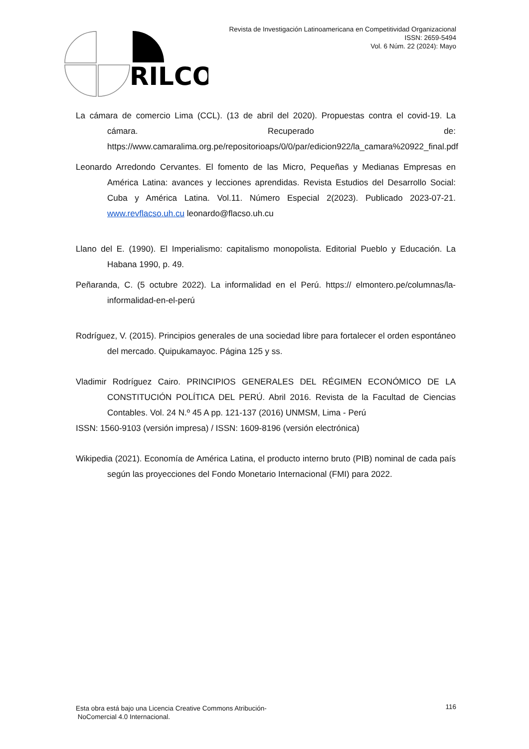Revista de Investigación Latinoamericana en Competitividad Organizacional
ISSN: 2659-5494
Vol. 6 Núm. 22 (2024): Mayo
RILCO
La cámara de comercio Lima (CCL). (13 de abril del 2020). Propuestas contra el covid-19. La cámara. Recuperado de: https://www.camaralima.org.pe/repositorioaps/0/0/par/edicion922/la_camara%20922_final.pdf
Leonardo Arredondo Cervantes. El fomento de las Micro, Pequeñas y Medianas Empresas en América Latina: avances y lecciones aprendidas. Revista Estudios del Desarrollo Social: Cuba y América Latina. Vol.11. Número Especial 2(2023). Publicado 2023-07-21. www.revflacso.uh.cu leonardo@flacso.uh.cu
Llano del E. (1990). El Imperialismo: capitalismo monopolista. Editorial Pueblo y Educación. La Habana 1990, p. 49.
Peñaranda, C. (5 octubre 2022). La informalidad en el Perú. https:// elmontero.pe/columnas/la-informalidad-en-el-perú
Rodríguez, V. (2015). Principios generales de una sociedad libre para fortalecer el orden espontáneo del mercado. Quipukamayoc. Página 125 y ss.
Vladimir Rodríguez Cairo. PRINCIPIOS GENERALES DEL RÉGIMEN ECONÓMICO DE LA CONSTITUCIÓN POLÍTICA DEL PERÚ. Abril 2016. Revista de la Facultad de Ciencias Contables. Vol. 24 N.º 45 A pp. 121-137 (2016) UNMSM, Lima - Perú
ISSN: 1560-9103 (versión impresa) / ISSN: 1609-8196 (versión electrónica)
Wikipedia (2021). Economía de América Latina, el producto interno bruto (PIB) nominal de cada país según las proyecciones del Fondo Monetario Internacional (FMI) para 2022.
Esta obra está bajo una Licencia Creative Commons Atribución-
NoComercial 4.0 Internacional.
116